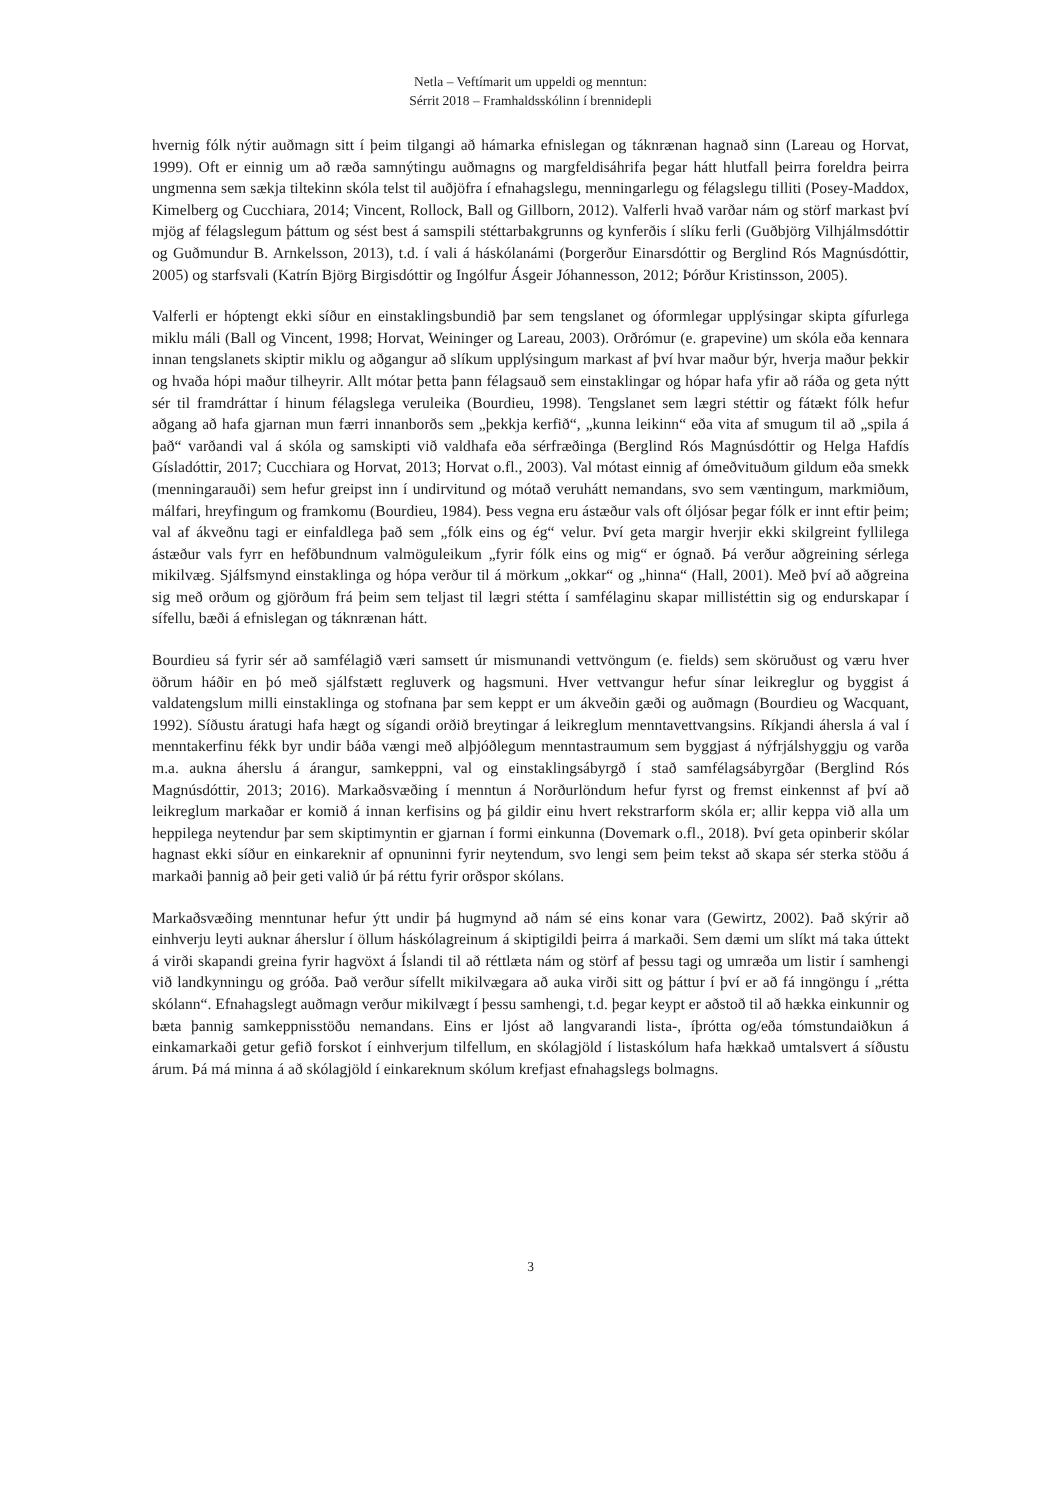Netla – Veftímarit um uppeldi og menntun:
Sérrit 2018 – Framhaldsskólinn í brennidepli
hvernig fólk nýtir auðmagn sitt í þeim tilgangi að hámarka efnislegan og táknrænan hagnað sinn (Lareau og Horvat, 1999). Oft er einnig um að ræða samnýtingu auðmagns og margfeldisáhrifa þegar hátt hlutfall þeirra foreldra þeirra ungmenna sem sækja tiltekinn skóla telst til auðjöfra í efnahagslegu, menningarlegu og félagslegu tilliti (Posey-Maddox, Kimelberg og Cucchiara, 2014; Vincent, Rollock, Ball og Gillborn, 2012). Valferli hvað varðar nám og störf markast því mjög af félagslegum þáttum og sést best á samspili stéttarbakgrunns og kynferðis í slíku ferli (Guðbjörg Vilhjálmsdóttir og Guðmundur B. Arnkelsson, 2013), t.d. í vali á háskólanámi (Þorgerður Einarsdóttir og Berglind Rós Magnúsdóttir, 2005) og starfsvali (Katrín Björg Birgisdóttir og Ingólfur Ásgeir Jóhannesson, 2012; Þórður Kristinsson, 2005).
Valferli er hóptengt ekki síður en einstaklingsbundið þar sem tengslanet og óformlegar upplýsingar skipta gífurlega miklu máli (Ball og Vincent, 1998; Horvat, Weininger og Lareau, 2003). Orðrómur (e. grapevine) um skóla eða kennara innan tengslanets skiptir miklu og aðgangur að slíkum upplýsingum markast af því hvar maður býr, hverja maður þekkir og hvaða hópi maður tilheyrir. Allt mótar þetta þann félagsauð sem einstaklingar og hópar hafa yfir að ráða og geta nýtt sér til framdráttar í hinum félagslega veruleika (Bourdieu, 1998). Tengslanet sem lægri stéttir og fátækt fólk hefur aðgang að hafa gjarnan mun færri innanborðs sem „þekkja kerfið“, „kunna leikinn“ eða vita af smugum til að „spila á það“ varðandi val á skóla og samskipti við valdhafa eða sérfræðinga (Berglind Rós Magnúsdóttir og Helga Hafdís Gísladóttir, 2017; Cucchiara og Horvat, 2013; Horvat o.fl., 2003). Val mótast einnig af ómeðvituðum gildum eða smekk (menningarauði) sem hefur greipst inn í undirvitund og mótað veruhátt nemandans, svo sem væntingum, markmiðum, málfari, hreyfingum og framkomu (Bourdieu, 1984). Þess vegna eru ástæður vals oft óljósar þegar fólk er innt eftir þeim; val af ákveðnu tagi er einfaldlega það sem „fólk eins og ég“ velur. Því geta margir hverjir ekki skilgreint fyllilega ástæður vals fyrr en hefðbundnum valmöguleikum „fyrir fólk eins og mig“ er ógnað. Þá verður aðgreining sérlega mikilvæg. Sjálfsmynd einstaklinga og hópa verður til á mörkum „okkar“ og „hinna“ (Hall, 2001). Með því að aðgreina sig með orðum og gjörðum frá þeim sem teljast til lægri stétta í samfélaginu skapar millistéttin sig og endurskapar í sífellu, bæði á efnislegan og táknrænan hátt.
Bourdieu sá fyrir sér að samfélagið væri samsett úr mismunandi vettvöngum (e. fields) sem sköruðust og væru hver öðrum háðir en þó með sjálfstætt regluverk og hagsmuni. Hver vettvangur hefur sínar leikreglur og byggist á valdatengslum milli einstaklinga og stofnana þar sem keppt er um ákveðin gæði og auðmagn (Bourdieu og Wacquant, 1992). Síðustu áratugi hafa hægt og sígandi orðið breytingar á leikreglum menntavettvangsins. Ríkjandi áhersla á val í menntakerfinu fékk byr undir báða vængi með alþjóðlegum menntastraumum sem byggjast á nýfrjálshyggju og varða m.a. aukna áherslu á árangur, samkeppni, val og einstaklingsábyrgð í stað samfélagsábyrgðar (Berglind Rós Magnúsdóttir, 2013; 2016). Markaðsvæðing í menntun á Norðurlöndum hefur fyrst og fremst einkennst af því að leikreglum markaðar er komið á innan kerfisins og þá gildir einu hvert rekstrarform skóla er; allir keppa við alla um heppilega neytendur þar sem skiptimyntin er gjarnan í formi einkunna (Dovemark o.fl., 2018). Því geta opinberir skólar hagnast ekki síður en einkareknir af opnuninni fyrir neytendum, svo lengi sem þeim tekst að skapa sér sterka stöðu á markaði þannig að þeir geti valið úr þá réttu fyrir orðspor skólans.
Markaðsvæðing menntunar hefur ýtt undir þá hugmynd að nám sé eins konar vara (Gewirtz, 2002). Það skýrir að einhverju leyti auknar áherslur í öllum háskólagreinum á skiptigildi þeirra á markaði. Sem dæmi um slíkt má taka úttekt á virði skapandi greina fyrir hagvöxt á Íslandi til að réttlæta nám og störf af þessu tagi og umræða um listir í samhengi við landkynningu og gróða. Það verður sífellt mikilvægara að auka virði sitt og þáttur í því er að fá inngöngu í „rétta skólann“. Efnahagslegt auðmagn verður mikilvægt í þessu samhengi, t.d. þegar keypt er aðstoð til að hækka einkunnir og bæta þannig samkeppnisstöðu nemandans. Eins er ljóst að langvarandi lista-, íþrótta og/eða tómstundaiðkun á einkamarkaði getur gefið forskot í einhverjum tilfellum, en skólagjöld í listaskólum hafa hækkað umtalsvert á síðustu árum. Þá má minna á að skólagjöld í einkareknum skólum krefjast efnahagslegs bolmagns.
3